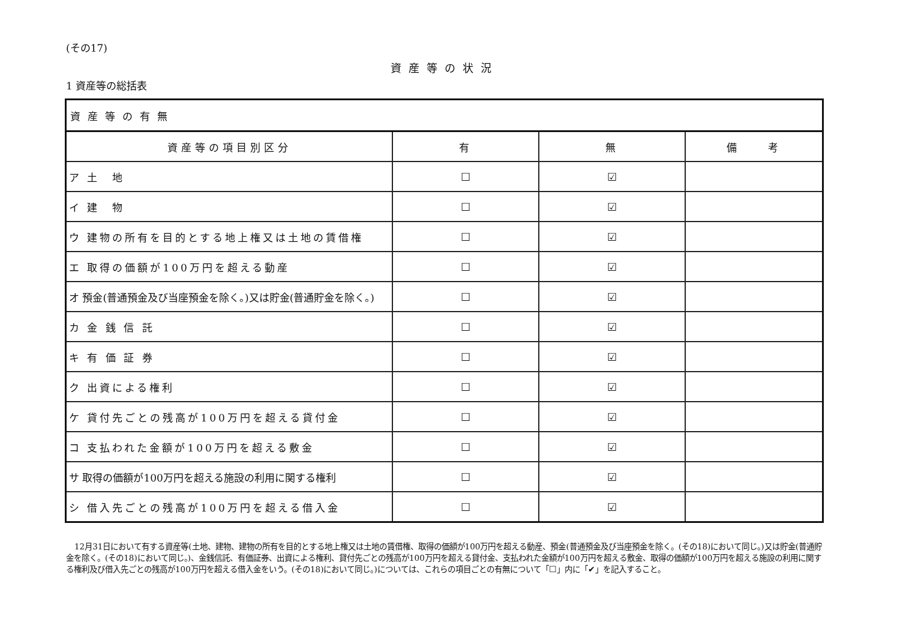(その17)
資産等の状況
1 資産等の総括表
| 資産等の有無 | | | |
| 資産等の項目別区分 | 有 | 無 | 備 考 |
| ア 土 地 | ☐ | ☑ | |
| イ 建 物 | ☐ | ☑ | |
| ウ 建物の所有を目的とする地上権又は土地の賃借権 | ☐ | ☑ | |
| エ 取得の価額が100万円を超える動産 | ☐ | ☑ | |
| オ 預金(普通預金及び当座預金を除く。)又は貯金(普通貯金を除く。) | ☐ | ☑ | |
| カ 金 銭 信 託 | ☐ | ☑ | |
| キ 有 価 証 券 | ☐ | ☑ | |
| ク 出資による権利 | ☐ | ☑ | |
| ケ 貸付先ごとの残高が100万円を超える貸付金 | ☐ | ☑ | |
| コ 支払われた金額が100万円を超える敷金 | ☐ | ☑ | |
| サ 取得の価額が100万円を超える施設の利用に関する権利 | ☐ | ☑ | |
| シ 借入先ごとの残高が100万円を超える借入金 | ☐ | ☑ | |
12月31日において有する資産等(土地、建物、建物の所有を目的とする地上権又は土地の賃借権、取得の価額が100万円を超える動産、預金(普通預金及び当座預金を除く。(その18)において同じ。)又は貯金(普通貯金を除く。(その18)において同じ。)、金銭信託、有価証券、出資による権利、貸付先ごとの残高が100万円を超える貸付金、支払われた金額が100万円を超える敷金、取得の価額が100万円を超える施設の利用に関する権利及び借入先ごとの残高が100万円を超える借入金をいう。(その18)において同じ。)については、これらの項目ごとの有無について「☐」内に「✔」を記入すること。